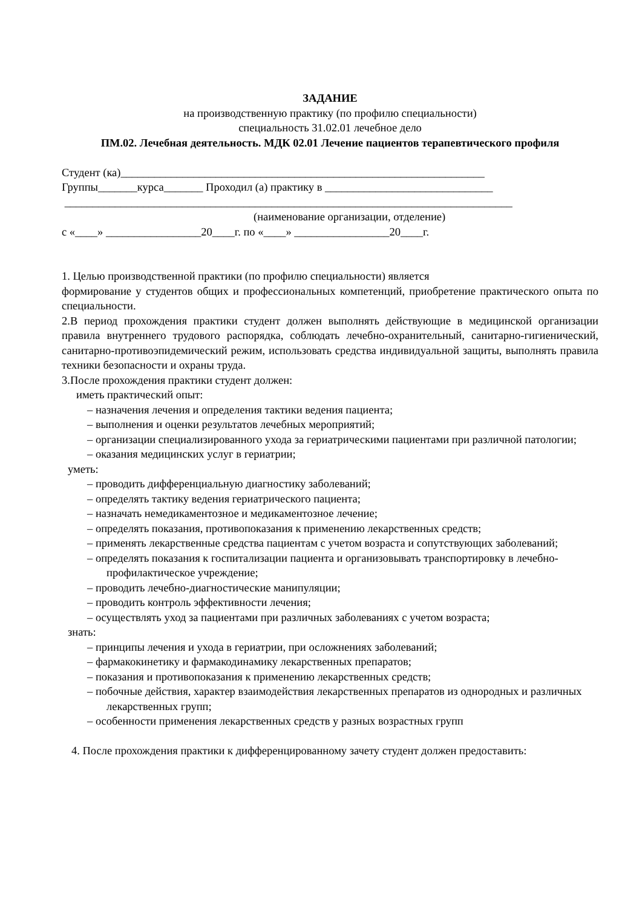ЗАДАНИЕ
на производственную практику (по профилю специальности)
специальность 31.02.01 лечебное дело
ПМ.02. Лечебная деятельность. МДК 02.01 Лечение пациентов терапевтического профиля
Студент (ка)_________________________________________________________________
Группы_______курса_______ Проходил (а) практику в ______________________________
________________________________________________________________________________
(наименование организации, отделение)
с «____» _________________20____г. по «____» _________________20____г.
1. Целью производственной практики (по профилю специальности) является
формирование у студентов общих и профессиональных компетенций, приобретение практического опыта по специальности.
2.В период прохождения практики студент должен выполнять действующие в медицинской организации правила внутреннего трудового распорядка, соблюдать лечебно-охранительный, санитарно-гигиенический, санитарно-противоэпидемический режим, использовать средства индивидуальной защиты, выполнять правила техники безопасности и охраны труда.
3.После прохождения практики студент должен:
иметь практический опыт:
– назначения лечения и определения тактики ведения пациента;
– выполнения и оценки результатов лечебных мероприятий;
– организации специализированного ухода за гериатрическими пациентами при различной патологии;
– оказания медицинских услуг в гериатрии;
уметь:
– проводить дифференциальную диагностику заболеваний;
– определять тактику ведения гериатрического пациента;
– назначать немедикаментозное и медикаментозное лечение;
– определять показания, противопоказания к применению лекарственных средств;
– применять лекарственные средства пациентам с учетом возраста и сопутствующих заболеваний;
– определять показания к госпитализации пациента и организовывать транспортировку в лечебно-профилактическое учреждение;
– проводить лечебно-диагностические манипуляции;
– проводить контроль эффективности лечения;
– осуществлять уход за пациентами при различных заболеваниях с учетом возраста;
знать:
– принципы лечения и ухода в гериатрии, при осложнениях заболеваний;
– фармакокинетику и фармакодинамику лекарственных препаратов;
– показания и противопоказания к применению лекарственных средств;
– побочные действия, характер взаимодействия лекарственных препаратов из однородных и различных лекарственных групп;
– особенности применения лекарственных средств у разных возрастных групп
4. После прохождения практики к дифференцированному зачету студент должен предоставить: